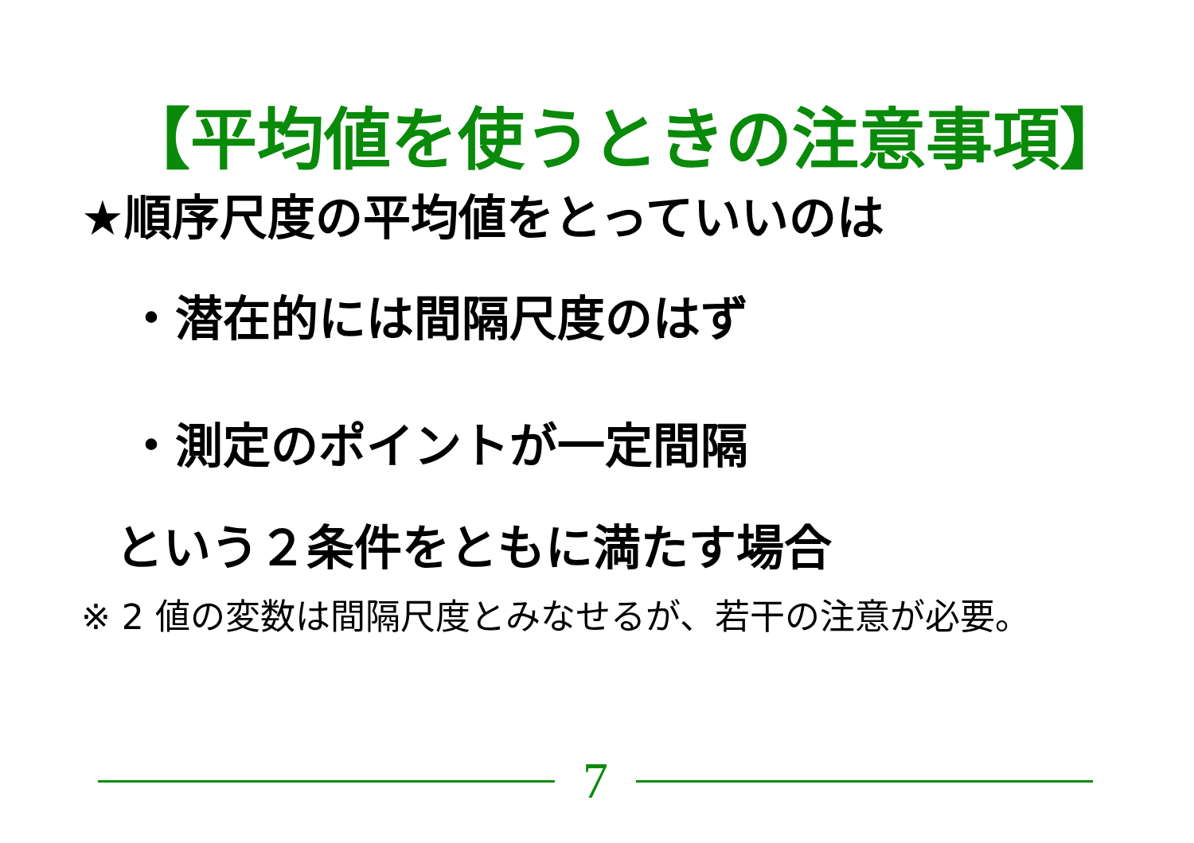【平均値を使うときの注意事項】
★順序尺度の平均値をとっていいのは
・潜在的には間隔尺度のはず
・測定のポイントが一定間隔
という２条件をともに満たす場合
※ 2 値の変数は間隔尺度とみなせるが、若干の注意が必要。
7